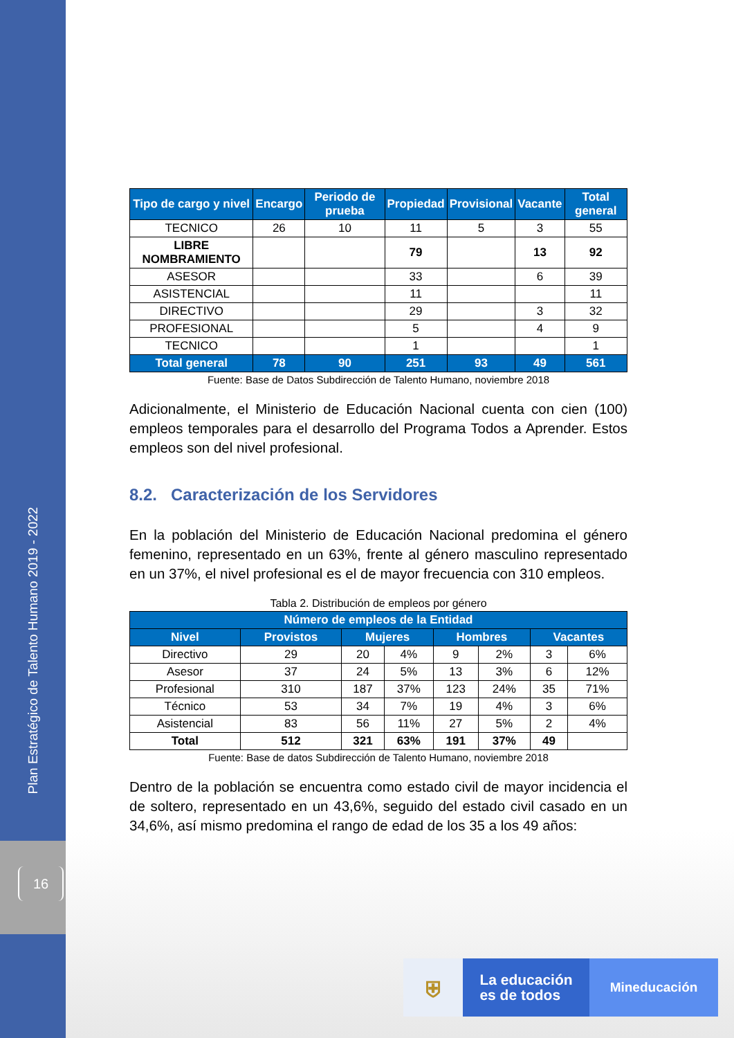Plan Estratégico de Talento Humano 2019 - 2022
16
| Tipo de cargo y nivel | Encargo | Periodo de prueba | Propiedad | Provisional | Vacante | Total general |
| --- | --- | --- | --- | --- | --- | --- |
| TECNICO | 26 | 10 | 11 | 5 | 3 | 55 |
| LIBRE NOMBRAMIENTO | | | 79 | | 13 | 92 |
| ASESOR | | | 33 | | 6 | 39 |
| ASISTENCIAL | | | 11 | | | 11 |
| DIRECTIVO | | | 29 | | 3 | 32 |
| PROFESIONAL | | | 5 | | 4 | 9 |
| TECNICO | | | 1 | | | 1 |
| Total general | 78 | 90 | 251 | 93 | 49 | 561 |
Fuente: Base de Datos Subdirección de Talento Humano, noviembre 2018
Adicionalmente, el Ministerio de Educación Nacional cuenta con cien (100) empleos temporales para el desarrollo del Programa Todos a Aprender. Estos empleos son del nivel profesional.
8.2. Caracterización de los Servidores
En la población del Ministerio de Educación Nacional predomina el género femenino, representado en un 63%, frente al género masculino representado en un 37%, el nivel profesional es el de mayor frecuencia con 310 empleos.
Tabla 2. Distribución de empleos por género
| Número de empleos de la Entidad | | | | | | | |
| --- | --- | --- | --- | --- | --- | --- | --- |
| Nivel | Provistos | Mujeres | | Hombres | | Vacantes | |
| Directivo | 29 | 20 | 4% | 9 | 2% | 3 | 6% |
| Asesor | 37 | 24 | 5% | 13 | 3% | 6 | 12% |
| Profesional | 310 | 187 | 37% | 123 | 24% | 35 | 71% |
| Técnico | 53 | 34 | 7% | 19 | 4% | 3 | 6% |
| Asistencial | 83 | 56 | 11% | 27 | 5% | 2 | 4% |
| Total | 512 | 321 | 63% | 191 | 37% | 49 | |
Fuente: Base de datos Subdirección de Talento Humano, noviembre 2018
Dentro de la población se encuentra como estado civil de mayor incidencia el de soltero, representado en un 43,6%, seguido del estado civil casado en un 34,6%, así mismo predomina el rango de edad de los 35 a los 49 años:
⛨
La educación
es de todos
Mineducación